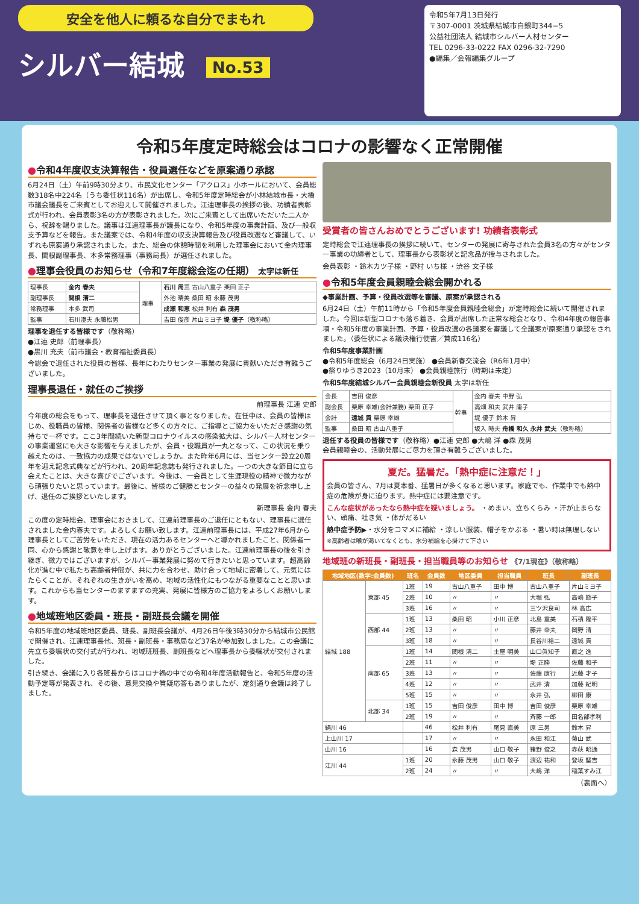安全を他人に頼るな自分でまもれ
シルバー結城 No.53
令和5年7月13日発行
〒307-0001 茨城県結城市白銀町344−5
公益社団法人 結城市シルバー人材センター
TEL 0296-33-0222 FAX 0296-32-7290
●編集／会報編集グループ
令和5年度定時総会はコロナの影響なく正常開催
●令和4年度収支決算報告・役員選任などを原案通り承認
6月24日（土）午前9時30分より、市民文化センター「アクロス」小ホールにおいて、会員総数318名中224名（うち委任状116名）が出席し、令和5年度定時総会が小林結城市長・大橋市議会議長をご来賓としてお迎えして開催されました。江連理事長の挨拶の後、功績者表彰式が行われ、会員表彰3名の方が表彰されました。次にご来賓として出席いただいた二人から、祝辞を賜りました。議事は江連理事長が議長になり、令和5年度の事業計画、及び一般収支予算などを報告。また議案では、令和4年度の収支決算報告及び役員改選など審議して、いずれも原案通り承認されました。また、総会の休憩時間を利用した理事会において金内理事長、関根副理事長、本多常務理事（事務局長）が選任されました。
●理事会役員のお知らせ（令和7年度総会迄の任期） 太字は新任
| 理事長 | 金内 春夫 | 理事 | 石川 周三 古山八重子 栗田 正子 |
| 副理事長 | 関根 清二 | | 外池 晴美 桑田 昭 永藤 茂男 |
| 常務理事 | 本多 武司 | | 成瀬 和恵 松井 利有 森 茂男 |
| 監事 | 石川澄夫 永藤松男 | | 吉田 俊彦 片山ミヨ子 堤 優子 （敬称略） |
理事を退任する皆様です（敬称略）
●江連 史郎（前理事長）
●黒川 充夫（前市議会・教育福祉委員長）
今総会で退任された役員の皆様、長年にわたりセンター事業の発展に貢献いただき有難うございました。
理事長退任・就任のご挨拶
前理事長 江連 史郎
今年度の総会をもって、理事長を退任させて頂く事となりました。在任中は、会員の皆様はじめ、役職員の皆様、関係者の皆様など多くの方々に、ご指導とご協力をいただき感謝の気持ちで一杯です。ここ3年間続いた新型コロナウイルスの感染拡大は、シルバー人材センターの事業運営にも大きな影響を与えましたが、会員・役職員が一丸となって、この状況を乗り越えたのは、一致協力の成果ではないでしょうか。また昨年6月には、当センター設立20周年を迎え記念式典などが行われ、20周年記念誌も発行されました。一つの大きな節目に立ち会えたことは、大きな喜びでございます。今後は、一会員として生涯現役の精神で微力ながら頑張りたいと思っています。最後に、皆様のご健勝とセンターの益々の発展を祈念申し上げ、退任のご挨拶といたします。
新理事長 金内 春夫
この度の定時総会、理事会におきまして、江連前理事長のご退任にともない、理事長に選任されました金内春夫です。よろしくお願い致します。江連前理事長には、平成27年6月から理事長としてご苦労をいただき、現在の活力あるセンターへと導かれましたこと、関係者一同、心から感謝と敬意を申し上げます。ありがとうございました。江連前理事長の後を引き継ぎ、微力ではございますが、シルバー事業発展に努めて行きたいと思っています。超高齢化が進む中で私たち高齢者仲間が、共に力を合わせ、助け合って地域に密着して、元気にはたらくことが、それぞれの生きがいを高め、地域の活性化にもつながる重要なことと思います。これからも当センターのますますの充実、発展に皆様方のご協力をよろしくお願いします。
●地域班地区委員・班長・副班長会議を開催
令和5年度の地域班地区委員、班長、副班長会議が、4月26日午後3時30分から結城市公民館で開催され、江連理事長他、班長・副班長・事務局など37名が参加致しました。この会議に先立ち委嘱状の交付式が行われ、地域班班長、副班長などへ理事長から委嘱状が交付されました。
引き続き、会議に入り各班長からはコロナ禍の中での令和4年度活動報告と、令和5年度の活動予定等が発表され、その後、意見交換や質疑応答もありましたが、定刻通り会議は終了しました。
受賞者の皆さんおめでとうございます! 功績者表彰式
定時総会で江連理事長の挨拶に続いて、センターの発展に寄与された会員3名の方々がセンター事業の功績者として、理事長から表彰状と記念品が授与されました。
会員表彰 ・鈴木カツ子様 ・野村 いち様 ・渋谷 文子様
●令和5年度会員親睦会総会開かれる
◆事業計画、予算・役員改選等を審議、原案が承認される
6月24日（土）午前11時から「令和5年度会員親睦会総会」が定時総会に続いて開催されました。今回は新型コロナも落ち着き、会員が出席した正常な総会となり、令和4年度の報告事項・令和5年度の事業計画、予算・役員改選の各議案を審議して全議案が原案通り承認をされました。（委任状による議決権行使書／賛成116名）
令和5年度事業計画
●令和5年度総会（6月24日実施） ●会員新春交流会（R6年1月中）
●祭りゆうき2023（10月末） ●会員親睦旅行（時期は未定）
令和5年度結城シルバー会員親睦会新役員 太字は新任
| 会長 | 吉田 俊彦 | 幹事 | 金内 春夫 中野 弘 |
| 副会長 | 栗原 幸雄(会計兼務) 栗田 正子 | | 高畑 和夫 武井 庸子 |
| 会計 | 遠城 貢 栗原 幸雄 | | 堤 優子 鈴木 昇 |
| 監事 | 桑田 昭 古山八重子 | | 坂入 時夫 舟橋 和久 永井 武夫 （敬称略） |
退任する役員の皆様です（敬称略）●江連 史郎 ●大嶋 洋 ●森 茂男
会員親睦会の、活動発展にご尽力を頂き有難うございました。
夏だ。猛暑だ。「熱中症に注意だ！」
会員の皆さん、7月は夏本番、猛暑日が多くなると思います。家庭でも、作業中でも熱中症の危険が身に迫ります。熱中症には要注意です。
こんな症状があったなら熱中症を疑いましょう。 ・めまい、立ちくらみ ・汗が止まらない、頭痛、吐き気 ・体がだるい
熱中症予防▶・水分をコマメに補給 ・涼しい服装、帽子をかぶる ・暑い時は無理しない
※高齢者は喉が渇いてなくとも、水分補給を心掛けて下さい
地域班の新班長・副班長・担当職員等のお知らせ 《7/1現在》（敬称略）
| 地域地区(数字:会員数) | | 班名 | 会員数 | 地区委員 | 担当職員 | 班長 | 副班長 |
| --- | --- | --- | --- | --- | --- | --- | --- |
| 結城 188 | 東部 45 | 1班 | 19 | 古山八重子 | 田中 博 | 古山八重子 | 片山ミヨ子 |
| | | 2班 | 10 | 〃 | 〃 | 大堀 弘 | 高嶋 節子 |
| | | 3班 | 16 | 〃 | 〃 | 三ツ沢良司 | 林 高広 |
| | 西部 44 | 1班 | 13 | 桑田 昭 | 小川 正彦 | 北島 重美 | 石積 隆平 |
| | | 2班 | 13 | 〃 | 〃 | 藤井 幸夫 | 岡野 清 |
| | | 3班 | 18 | 〃 | 〃 | 長谷川裕二 | 遠城 貢 |
| | 南部 65 | 1班 | 14 | 関根 清二 | 土屋 明美 | 山口眞知子 | 直之 進 |
| | | 2班 | 11 | 〃 | 〃 | 堤 正勝 | 佐藤 和子 |
| | | 3班 | 13 | 〃 | 〃 | 佐藤 康行 | 近藤 才子 |
| | | 4班 | 12 | 〃 | 〃 | 武井 清 | 加藤 紀明 |
| | | 5班 | 15 | 〃 | 〃 | 永井 弘 | 柳田 康 |
| | 北部 34 | 1班 | 15 | 吉田 俊彦 | 田中 博 | 吉田 俊彦 | 栗原 幸雄 |
| | | 2班 | 19 | 〃 | 〃 | 斉藤 一郎 | 田名部孝利 |
| 絹川 46 | | | 46 | 松井 利有 | 尾見 直美 | 原 三男 | 鈴木 昇 |
| 上山川 17 | | | 17 | 〃 | 〃 | 永田 和江 | 菊山 武 |
| 山川 16 | | | 16 | 森 茂男 | 山口 敬子 | 猪野 俊之 | 赤荻 昭通 |
| 江川 44 | | 1班 | 20 | 永藤 茂男 | 山口 敬子 | 渡辺 祐和 | 登坂 堅吉 |
| | | 2班 | 24 | 〃 | 〃 | 大嶋 洋 | 稲葉すみ江 |
（裏面へ）